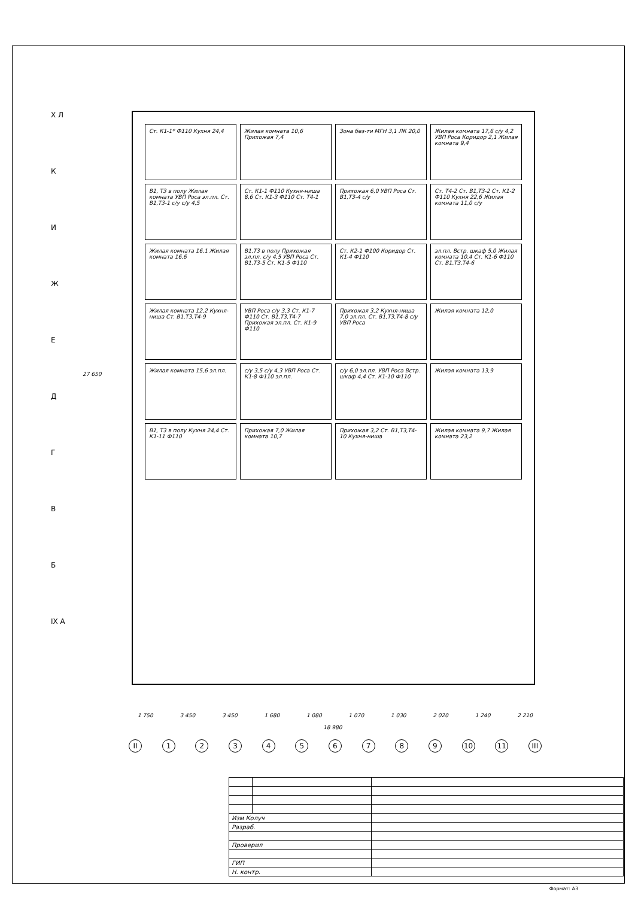Х Л
КИЖЕДГВБ
IX А
Ст. К1-1* Ф110 Кухня 24,4
Жилая комната 10,6 Прихожая 7,4
Зона без-ти МГН 3,1 ЛК 20,0
Жилая комната 17,6 с/у 4,2 УВП Роса Коридор 2,1 Жилая комната 9,4
В1, Т3 в полу Жилая комната УВП Роса эл.пл. Ст. В1,Т3-1 с/у с/у 4,5
Ст. К1-1 Ф110 Кухня-ниша 8,6 Ст. К1-3 Ф110 Ст. Т4-1
Прихожая 6,0 УВП Роса Ст. В1,Т3-4 с/у
Ст. Т4-2 Ст. В1,Т3-2 Ст. К1-2 Ф110 Кухня 22,6 Жилая комната 11,0 с/у
Жилая комната 16,1 Жилая комната 16,6
В1,Т3 в полу Прихожая эл.пл. с/у 4,5 УВП Роса Ст. В1,Т3-5 Ст. К1-5 Ф110
Ст. К2-1 Ф100 Коридор Ст. К1-4 Ф110
эл.пл. Встр. шкаф 5,0 Жилая комната 10,4 Ст. К1-6 Ф110 Ст. В1,Т3,Т4-6
Жилая комната 12,2 Кухня-ниша Ст. В1,Т3,Т4-9
УВП Роса с/у 3,3 Ст. К1-7 Ф110 Ст. В1,Т3,Т4-7 Прихожая эл.пл. Ст. К1-9 Ф110
Прихожая 3,2 Кухня-ниша 7,0 эл.пл. Ст. В1,Т3,Т4-8 с/у УВП Роса
Жилая комната 12,0
Жилая комната 15,6 эл.пл.
с/у 3,5 с/у 4,3 УВП Роса Ст. К1-8 Ф110 эл.пл.
с/у 6,0 эл.пл. УВП Роса Встр. шкаф 4,4 Ст. К1-10 Ф110
Жилая комната 13,9
В1, Т3 в полу Кухня 24,4 Ст. К1-11 Ф110
Прихожая 7,0 Жилая комната 10,7
Прихожая 3,2 Ст. В1,Т3,Т4-10 Кухня-ниша
Жилая комната 9,7 Жилая комната 23,2
1 750 3 450 3 450 1 680 1 080 1 070 1 030 2 020 1 240 2 210
18 980
27 650
II 123456789 10 11 III
| Изм Колуч | | |
| Разраб. | | |
| Проверил | | |
| ГИП | | |
| Н. контр. | | |
Формат: А3